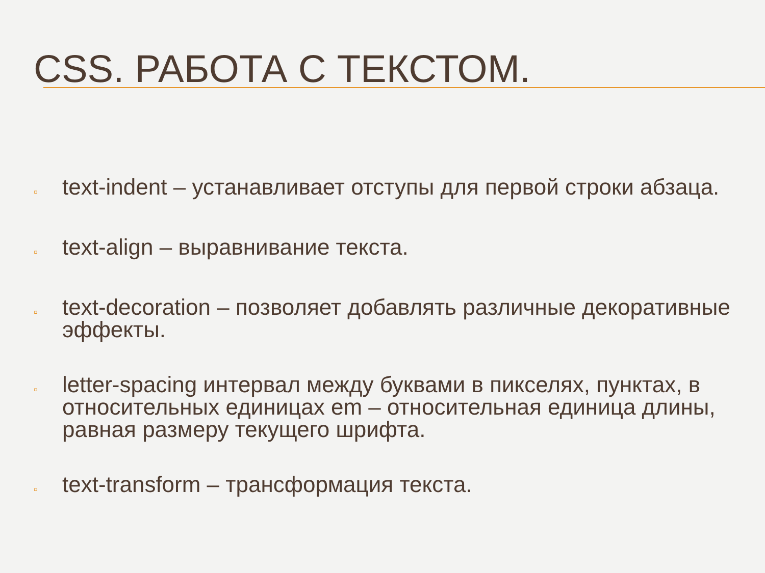CSS. РАБОТА С ТЕКСТОМ.
▫ text-indent – устанавливает отступы для первой строки абзаца.
▫ text-align – выравнивание текста.
▫ text-decoration – позволяет добавлять различные декоративные эффекты.
▫ letter-spacing интервал между буквами в пикселях, пунктах, в относительных единицах em – относительная единица длины, равная размеру текущего шрифта.
▫ text-transform – трансформация текста.